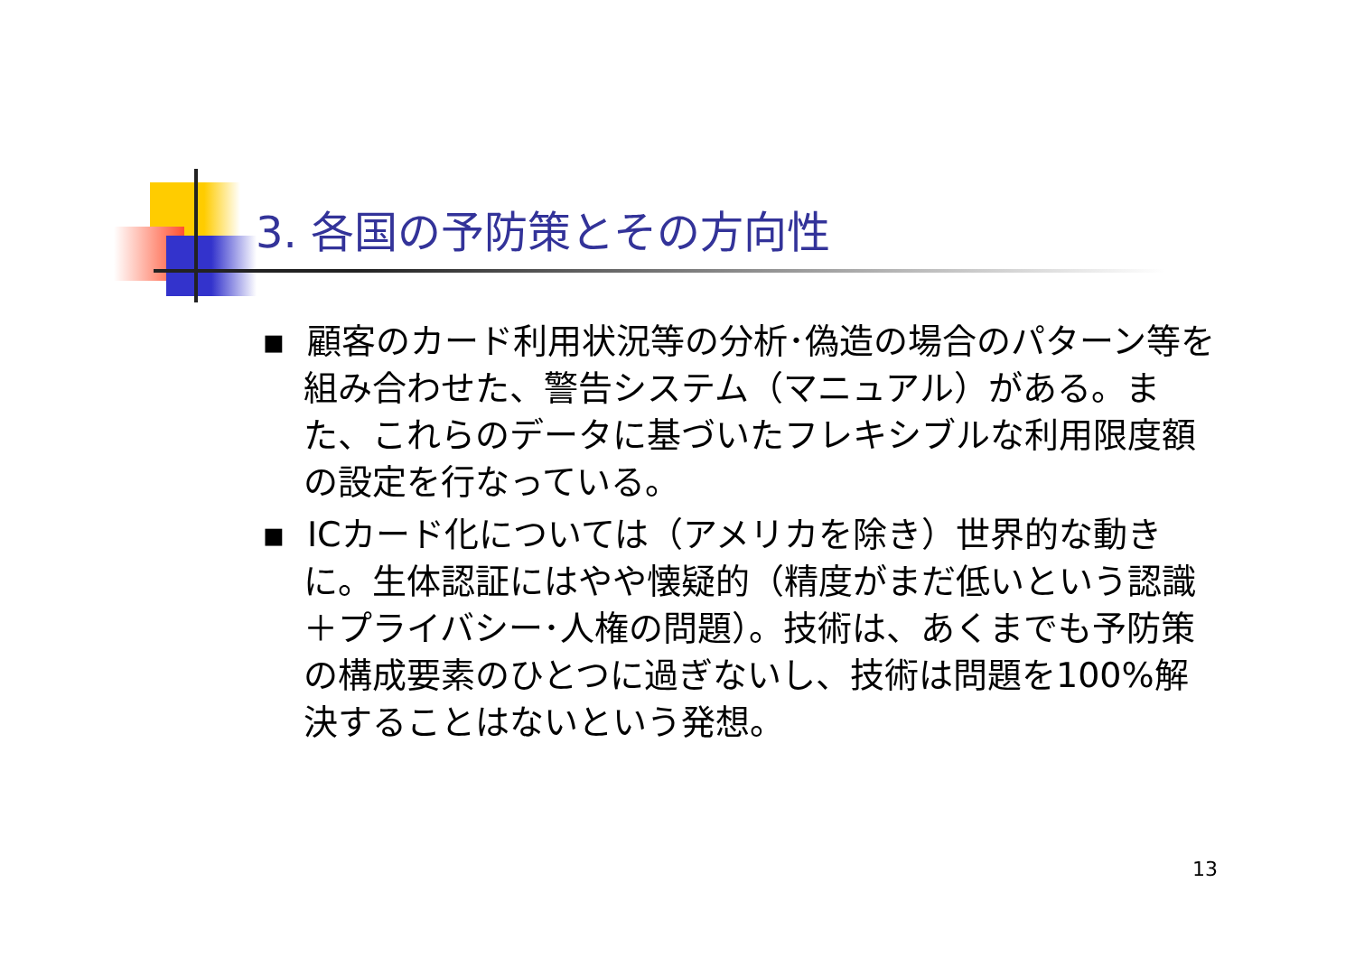3. 各国の予防策とその方向性
▪ 顧客のカード利用状況等の分析･偽造の場合のパターン等を組み合わせた、警告システム（マニュアル）がある。また、これらのデータに基づいたフレキシブルな利用限度額の設定を行なっている。
▪ ICカード化については（アメリカを除き）世界的な動きに。生体認証にはやや懐疑的（精度がまだ低いという認識＋プライバシー･人権の問題）。技術は、あくまでも予防策の構成要素のひとつに過ぎないし、技術は問題を100%解決することはないという発想。
13